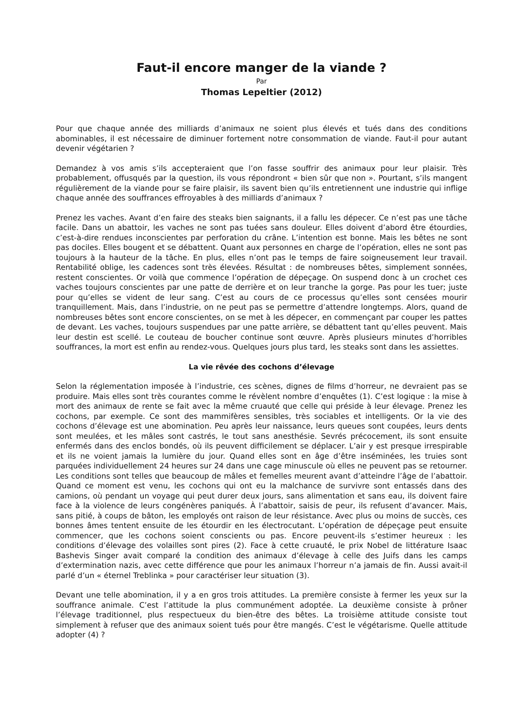Faut-il encore manger de la viande ?
Par
Thomas Lepeltier (2012)
Pour que chaque année des milliards d’animaux ne soient plus élevés et tués dans des conditions abominables, il est nécessaire de diminuer fortement notre consommation de viande. Faut-il pour autant devenir végétarien ?
Demandez à vos amis s’ils accepteraient que l’on fasse souffrir des animaux pour leur plaisir. Très probablement, offusqués par la question, ils vous répondront « bien sûr que non ». Pourtant, s’ils mangent régulièrement de la viande pour se faire plaisir, ils savent bien qu’ils entretiennent une industrie qui inflige chaque année des souffrances effroyables à des milliards d’animaux ?
Prenez les vaches. Avant d’en faire des steaks bien saignants, il a fallu les dépecer. Ce n’est pas une tâche facile. Dans un abattoir, les vaches ne sont pas tuées sans douleur. Elles doivent d’abord être étourdies, c’est-à-dire rendues inconscientes par perforation du crâne. L’intention est bonne. Mais les bêtes ne sont pas dociles. Elles bougent et se débattent. Quant aux personnes en charge de l’opération, elles ne sont pas toujours à la hauteur de la tâche. En plus, elles n’ont pas le temps de faire soigneusement leur travail. Rentabilité oblige, les cadences sont très élevées. Résultat : de nombreuses bêtes, simplement sonnées, restent conscientes. Or voilà que commence l’opération de dépeçage. On suspend donc à un crochet ces vaches toujours conscientes par une patte de derrière et on leur tranche la gorge. Pas pour les tuer; juste pour qu’elles se vident de leur sang. C’est au cours de ce processus qu’elles sont censées mourir tranquillement. Mais, dans l’industrie, on ne peut pas se permettre d’attendre longtemps. Alors, quand de nombreuses bêtes sont encore conscientes, on se met à les dépecer, en commençant par couper les pattes de devant. Les vaches, toujours suspendues par une patte arrière, se débattent tant qu’elles peuvent. Mais leur destin est scellé. Le couteau de boucher continue sont œuvre. Après plusieurs minutes d’horribles souffrances, la mort est enfin au rendez-vous. Quelques jours plus tard, les steaks sont dans les assiettes.
La vie rêvée des cochons d’élevage
Selon la réglementation imposée à l’industrie, ces scènes, dignes de films d’horreur, ne devraient pas se produire. Mais elles sont très courantes comme le révèlent nombre d’enquêtes (1). C’est logique : la mise à mort des animaux de rente se fait avec la même cruauté que celle qui préside à leur élevage. Prenez les cochons, par exemple. Ce sont des mammifères sensibles, très sociables et intelligents. Or la vie des cochons d’élevage est une abomination. Peu après leur naissance, leurs queues sont coupées, leurs dents sont meulées, et les mâles sont castrés, le tout sans anesthésie. Sevrés précocement, ils sont ensuite enfermés dans des enclos bondés, où ils peuvent difficilement se déplacer. L’air y est presque irrespirable et ils ne voient jamais la lumière du jour. Quand elles sont en âge d’être inséminées, les truies sont parquées individuellement 24 heures sur 24 dans une cage minuscule où elles ne peuvent pas se retourner. Les conditions sont telles que beaucoup de mâles et femelles meurent avant d’atteindre l’âge de l’abattoir. Quand ce moment est venu, les cochons qui ont eu la malchance de survivre sont entassés dans des camions, où pendant un voyage qui peut durer deux jours, sans alimentation et sans eau, ils doivent faire face à la violence de leurs congénères paniqués. À l’abattoir, saisis de peur, ils refusent d’avancer. Mais, sans pitié, à coups de bâton, les employés ont raison de leur résistance. Avec plus ou moins de succès, ces bonnes âmes tentent ensuite de les étourdir en les électrocutant. L’opération de dépeçage peut ensuite commencer, que les cochons soient conscients ou pas. Encore peuvent-ils s’estimer heureux : les conditions d’élevage des volailles sont pires (2). Face à cette cruauté, le prix Nobel de littérature Isaac Bashevis Singer avait comparé la condition des animaux d’élevage à celle des Juifs dans les camps d’extermination nazis, avec cette différence que pour les animaux l’horreur n’a jamais de fin. Aussi avait-il parlé d’un « éternel Treblinka » pour caractériser leur situation (3).
Devant une telle abomination, il y a en gros trois attitudes. La première consiste à fermer les yeux sur la souffrance animale. C’est l’attitude la plus communément adoptée. La deuxième consiste à prôner l’élevage traditionnel, plus respectueux du bien-être des bêtes. La troisième attitude consiste tout simplement à refuser que des animaux soient tués pour être mangés. C’est le végétarisme. Quelle attitude adopter (4) ?